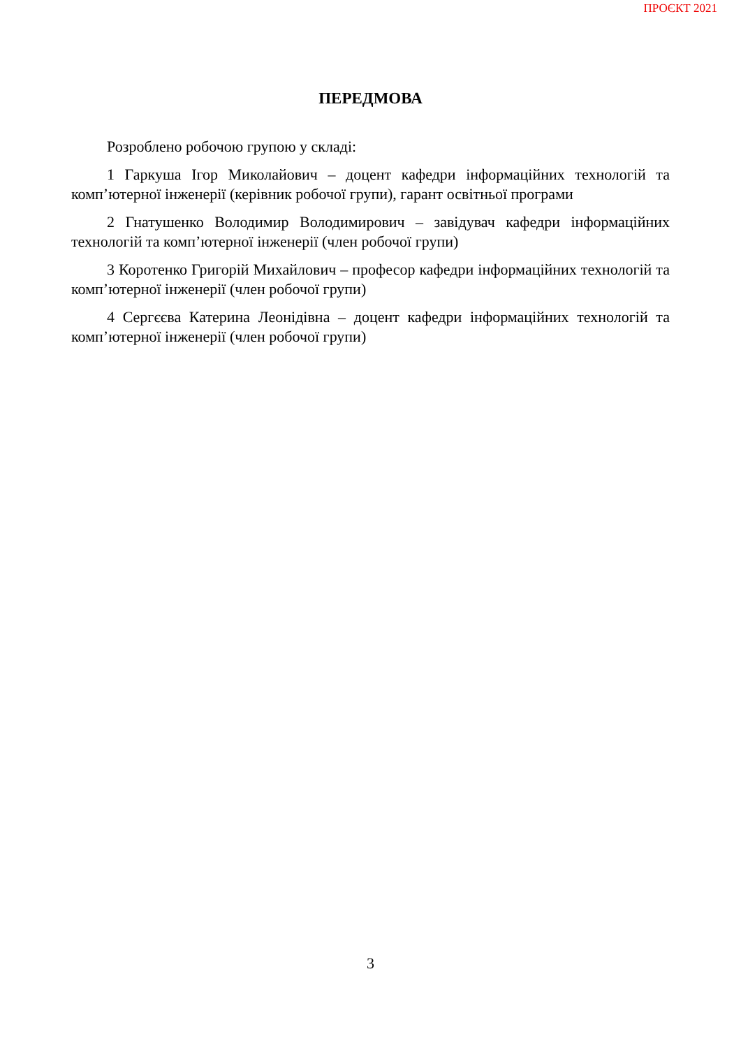ПРОЄКТ 2021
ПЕРЕДМОВА
Розроблено робочою групою у складі:
1 Гаркуша Ігор Миколайович – доцент кафедри інформаційних технологій та комп’ютерної інженерії (керівник робочої групи), гарант освітньої програми
2 Гнатушенко Володимир Володимирович – завідувач кафедри інформаційних технологій та комп’ютерної інженерії (член робочої групи)
3 Коротенко Григорій Михайлович – професор кафедри інформаційних технологій та комп’ютерної інженерії (член робочої групи)
4 Сергєєва Катерина Леонідівна – доцент кафедри інформаційних технологій та комп’ютерної інженерії (член робочої групи)
3